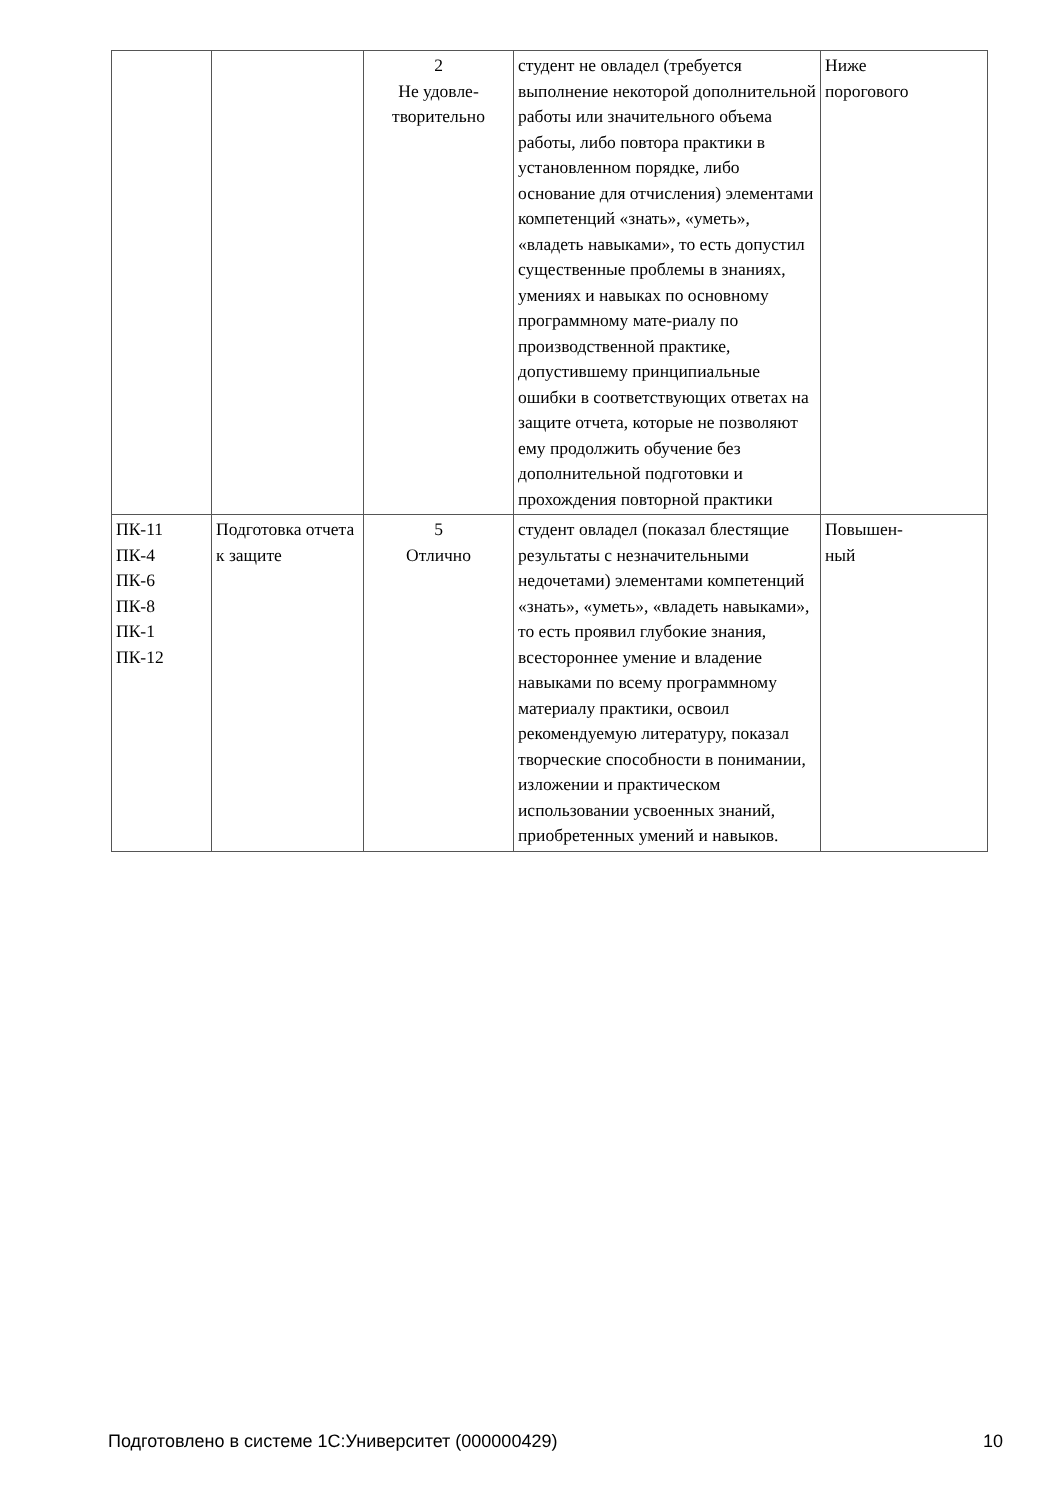| | | 2 Не удовле- творительно | студент не овладел (требуется выполнение некоторой дополнительной работы или значительного объема работы, либо повтора практики в установленном порядке, либо основание для отчисления) элементами компетенций «знать», «уметь», «владеть навыками», то есть допустил существенные проблемы в знаниях, умениях и навыках по основному программному мате-риалу по производственной практике, допустившему принципиальные ошибки в соответствующих ответах на защите отчета, которые не позволяют ему продолжить обучение без дополнительной подготовки и прохождения повторной практики | Ниже порогового |
| ПК-11 ПК-4 ПК-6 ПК-8 ПК-1 ПК-12 | Подготовка отчета к защите | 5 Отлично | студент овладел (показал блестящие результаты с незначительными недочетами) элементами компетенций «знать», «уметь», «владеть навыками», то есть проявил глубокие знания, всестороннее умение и владение навыками по всему программному материалу практики, освоил рекомендуемую литературу, показал творческие способности в понимании, изложении и практическом использовании усвоенных знаний, приобретенных умений и навыков. | Повышен- ный |
Подготовлено в системе 1С:Университет (000000429) 10